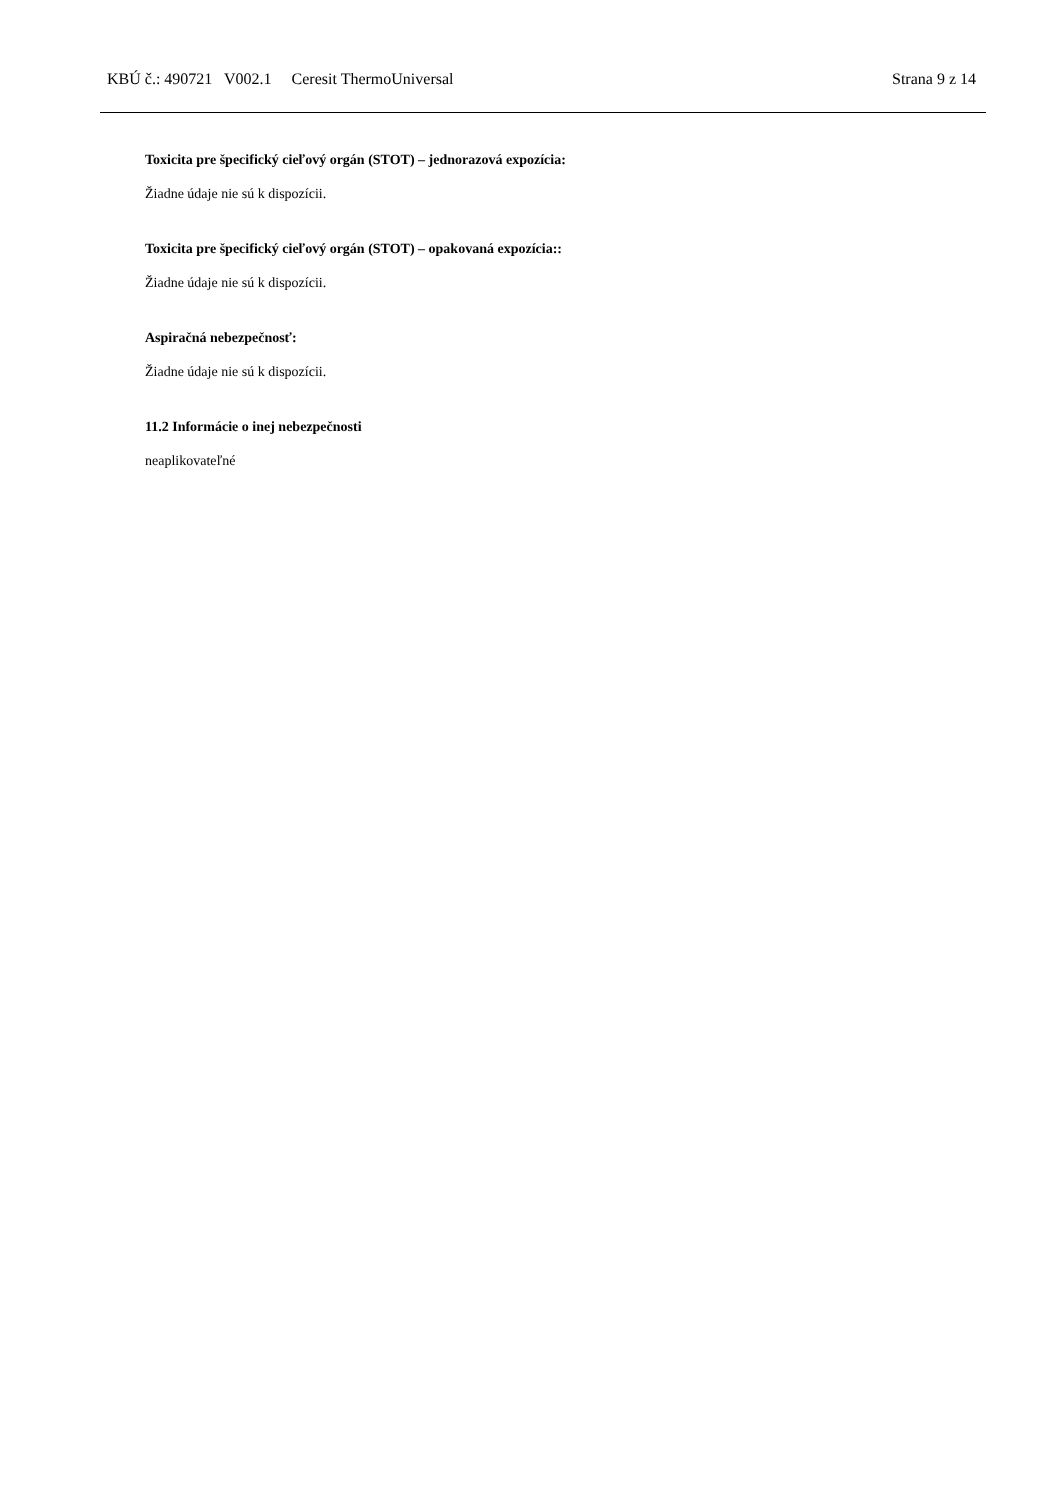KBÚ č.: 490721 V002.1 Ceresit ThermoUniversal Strana 9 z 14
Toxicita pre špecifický cieľový orgán (STOT) – jednorazová expozícia:
Žiadne údaje nie sú k dispozícii.
Toxicita pre špecifický cieľový orgán (STOT) – opakovaná expozícia::
Žiadne údaje nie sú k dispozícii.
Aspiračná nebezpečnosť:
Žiadne údaje nie sú k dispozícii.
11.2 Informácie o inej nebezpečnosti
neaplikovateľné